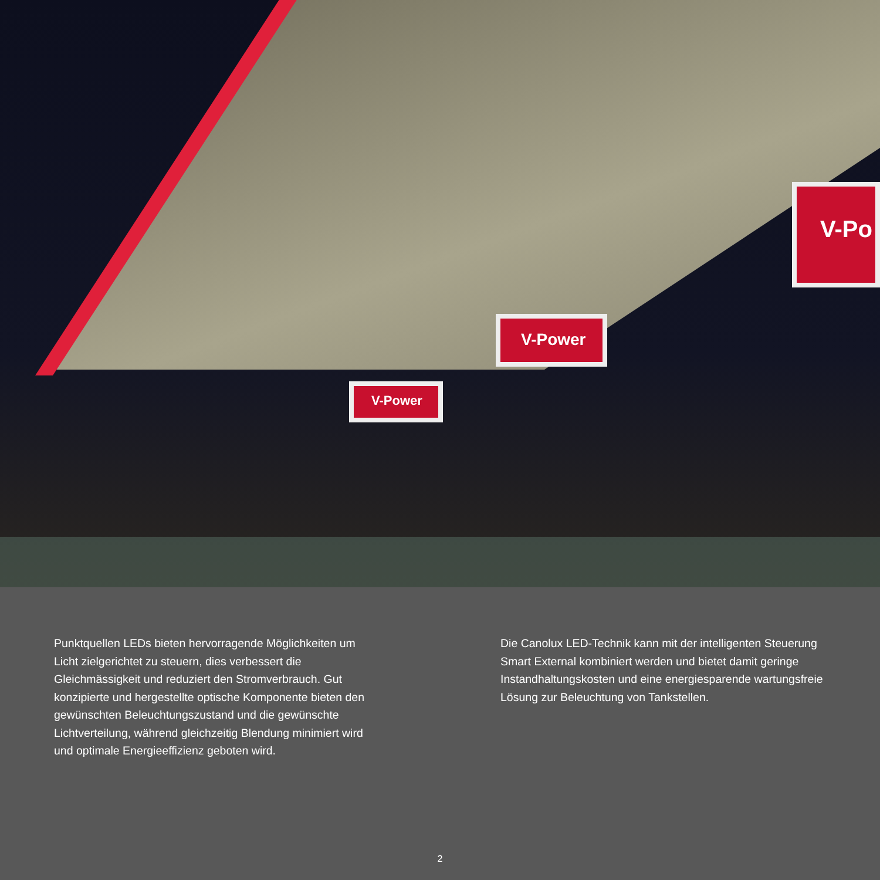V-Power
V-Power
V-Po
Punktquellen LEDs bieten hervorragende Möglichkeiten um Licht zielgerichtet zu steuern, dies verbessert die Gleichmässigkeit und reduziert den Stromverbrauch. Gut konzipierte und hergestellte optische Komponente bieten den gewünschten Beleuchtungszustand und die gewünschte Lichtverteilung, während gleichzeitig Blendung minimiert wird und optimale Energieeffizienz geboten wird.
Die Canolux LED-Technik kann mit der intelligenten Steuerung Smart External kombiniert werden und bietet damit geringe Instandhaltungskosten und eine energiesparende wartungsfreie Lösung zur Beleuchtung von Tankstellen.
2